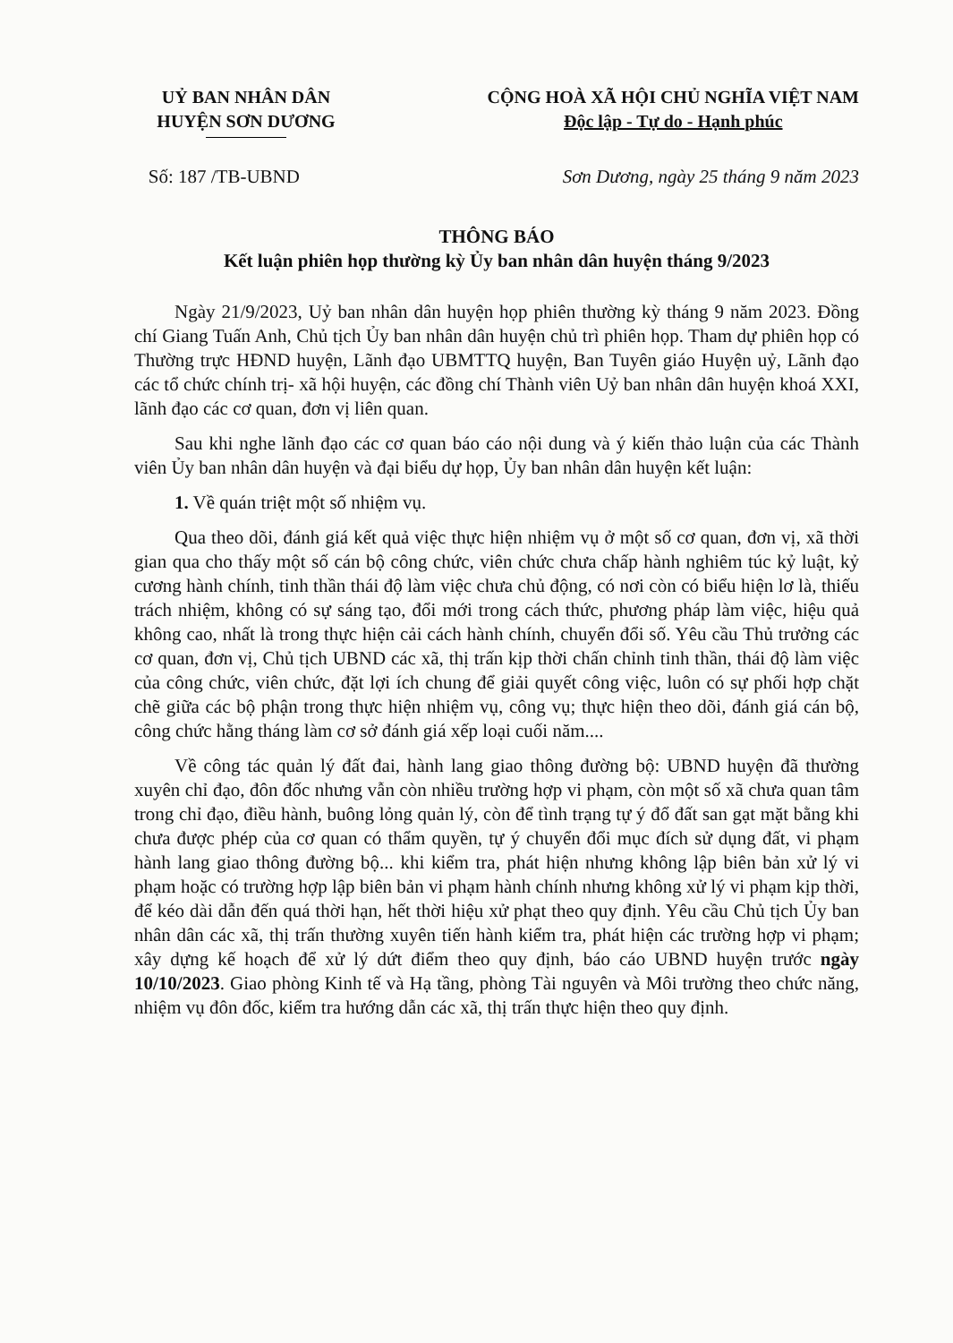UỶ BAN NHÂN DÂN
HUYỆN SƠN DƯƠNG
CỘNG HOÀ XÃ HỘI CHỦ NGHĨA VIỆT NAM
Độc lập - Tự do - Hạnh phúc
Số: 187 /TB-UBND Sơn Dương, ngày 25 tháng 9 năm 2023
THÔNG BÁO
Kết luận phiên họp thường kỳ Ủy ban nhân dân huyện tháng 9/2023
Ngày 21/9/2023, Uỷ ban nhân dân huyện họp phiên thường kỳ tháng 9 năm 2023. Đồng chí Giang Tuấn Anh, Chủ tịch Ủy ban nhân dân huyện chủ trì phiên họp. Tham dự phiên họp có Thường trực HĐND huyện, Lãnh đạo UBMTTQ huyện, Ban Tuyên giáo Huyện uỷ, Lãnh đạo các tổ chức chính trị- xã hội huyện, các đồng chí Thành viên Uỷ ban nhân dân huyện khoá XXI, lãnh đạo các cơ quan, đơn vị liên quan.
Sau khi nghe lãnh đạo các cơ quan báo cáo nội dung và ý kiến thảo luận của các Thành viên Ủy ban nhân dân huyện và đại biểu dự họp, Ủy ban nhân dân huyện kết luận:
1. Về quán triệt một số nhiệm vụ.
Qua theo dõi, đánh giá kết quả việc thực hiện nhiệm vụ ở một số cơ quan, đơn vị, xã thời gian qua cho thấy một số cán bộ công chức, viên chức chưa chấp hành nghiêm túc kỷ luật, kỷ cương hành chính, tinh thần thái độ làm việc chưa chủ động, có nơi còn có biểu hiện lơ là, thiếu trách nhiệm, không có sự sáng tạo, đổi mới trong cách thức, phương pháp làm việc, hiệu quả không cao, nhất là trong thực hiện cải cách hành chính, chuyển đổi số. Yêu cầu Thủ trưởng các cơ quan, đơn vị, Chủ tịch UBND các xã, thị trấn kịp thời chấn chỉnh tinh thần, thái độ làm việc của công chức, viên chức, đặt lợi ích chung để giải quyết công việc, luôn có sự phối hợp chặt chẽ giữa các bộ phận trong thực hiện nhiệm vụ, công vụ; thực hiện theo dõi, đánh giá cán bộ, công chức hằng tháng làm cơ sở đánh giá xếp loại cuối năm....
Về công tác quản lý đất đai, hành lang giao thông đường bộ: UBND huyện đã thường xuyên chỉ đạo, đôn đốc nhưng vẫn còn nhiều trường hợp vi phạm, còn một số xã chưa quan tâm trong chỉ đạo, điều hành, buông lỏng quản lý, còn để tình trạng tự ý đổ đất san gạt mặt bằng khi chưa được phép của cơ quan có thẩm quyền, tự ý chuyển đổi mục đích sử dụng đất, vi phạm hành lang giao thông đường bộ... khi kiểm tra, phát hiện nhưng không lập biên bản xử lý vi phạm hoặc có trường hợp lập biên bản vi phạm hành chính nhưng không xử lý vi phạm kịp thời, để kéo dài dẫn đến quá thời hạn, hết thời hiệu xử phạt theo quy định. Yêu cầu Chủ tịch Ủy ban nhân dân các xã, thị trấn thường xuyên tiến hành kiểm tra, phát hiện các trường hợp vi phạm; xây dựng kế hoạch để xử lý dứt điểm theo quy định, báo cáo UBND huyện trước ngày 10/10/2023. Giao phòng Kinh tế và Hạ tầng, phòng Tài nguyên và Môi trường theo chức năng, nhiệm vụ đôn đốc, kiểm tra hướng dẫn các xã, thị trấn thực hiện theo quy định.